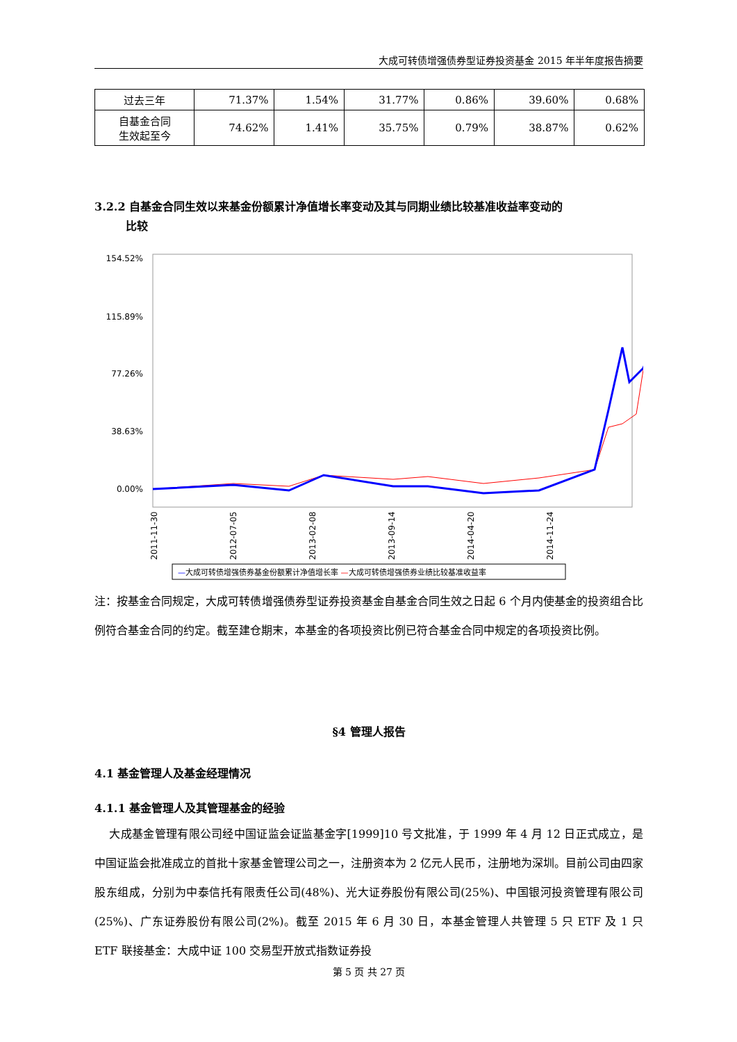大成可转债增强债券型证券投资基金 2015 年半年度报告摘要
| 过去三年 | 71.37% | 1.54% | 31.77% | 0.86% | 39.60% | 0.68% |
| 自基金合同 生效起至今 | 74.62% | 1.41% | 35.75% | 0.79% | 38.87% | 0.62% |
3.2.2 自基金合同生效以来基金份额累计净值增长率变动及其与同期业绩比较基准收益率变动的
比较
154.52%
115.89%
77.26%
38.63%
0.00%
2011-11-30
2012-07-05
2013-02-08
2013-09-14
2014-04-20
2014-11-24
—大成可转债增强债券基金份额累计净值增长率 —大成可转债增强债券业绩比较基准收益率
注：按基金合同规定，大成可转债增强债券型证券投资基金自基金合同生效之日起 6 个月内使基金的投资组合比例符合基金合同的约定。截至建仓期末，本基金的各项投资比例已符合基金合同中规定的各项投资比例。
§4 管理人报告
4.1 基金管理人及基金经理情况
4.1.1 基金管理人及其管理基金的经验
大成基金管理有限公司经中国证监会证监基金字[1999]10 号文批准，于 1999 年 4 月 12 日正式成立，是中国证监会批准成立的首批十家基金管理公司之一，注册资本为 2 亿元人民币，注册地为深圳。目前公司由四家股东组成，分别为中泰信托有限责任公司(48%)、光大证券股份有限公司(25%)、中国银河投资管理有限公司(25%)、广东证券股份有限公司(2%)。截至 2015 年 6 月 30 日，本基金管理人共管理 5 只 ETF 及 1 只 ETF 联接基金：大成中证 100 交易型开放式指数证券投
第 5 页 共 27 页